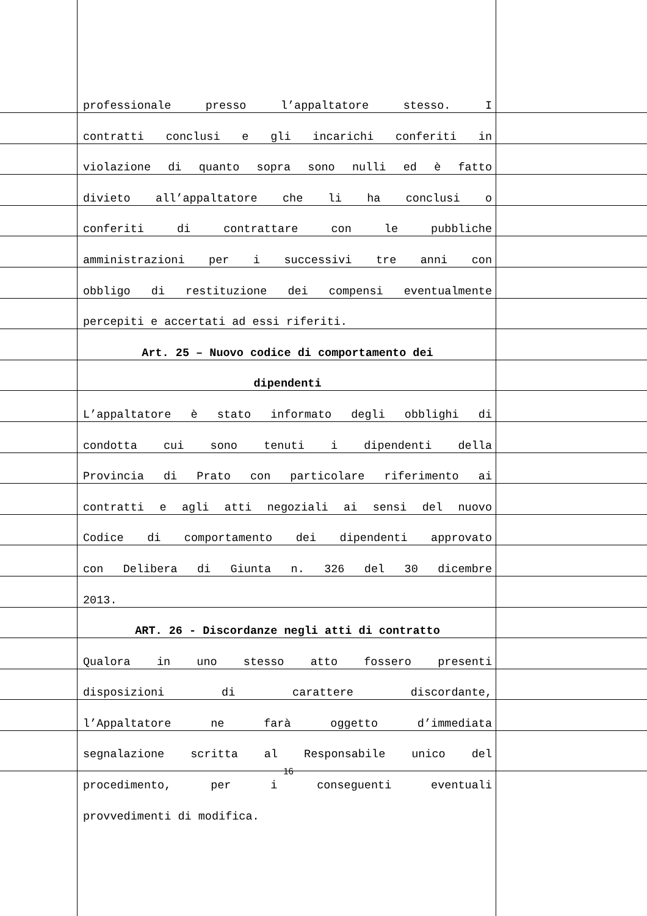professionale presso l’appaltatore stesso. I
contratti conclusi e gli incarichi conferiti in
violazione di quanto sopra sono nulli ed è fatto
divieto all’appaltatore che li ha conclusi o
conferiti di contrattare con le pubbliche
amministrazioni per i successivi tre anni con
obbligo di restituzione dei compensi eventualmente
percepiti e accertati ad essi riferiti.
Art. 25 – Nuovo codice di comportamento dei
dipendenti
L’appaltatore è stato informato degli obblighi di
condotta cui sono tenuti i dipendenti della
Provincia di Prato con particolare riferimento ai
contratti e agli atti negoziali ai sensi del nuovo
Codice di comportamento dei dipendenti approvato
con Delibera di Giunta n. 326 del 30 dicembre
2013.
ART. 26 - Discordanze negli atti di contratto
Qualora in uno stesso atto fossero presenti
disposizioni di carattere discordante,
l’Appaltatore ne farà oggetto d’immediata
segnalazione scritta al Responsabile unico del
procedimento, per i conseguenti eventuali
provvedimenti di modifica.
16